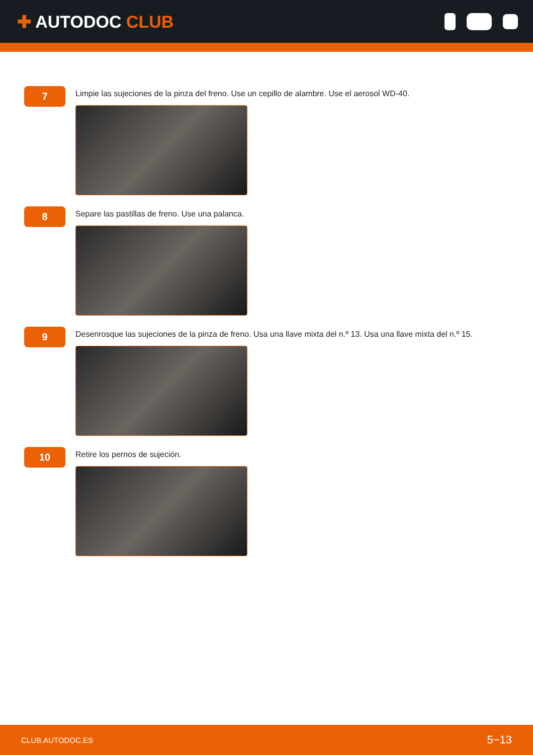✚ AUTODOC CLUB
7
Limpie las sujeciones de la pinza del freno. Use un cepillo de alambre. Use el aerosol WD-40.
8
Separe las pastillas de freno. Use una palanca.
9
Desenrosque las sujeciones de la pinza de freno. Usa una llave mixta del n.º 13. Usa una llave mixta del n.º 15.
10
Retire los pernos de sujeción.
CLUB.AUTODOC.ES 5−13